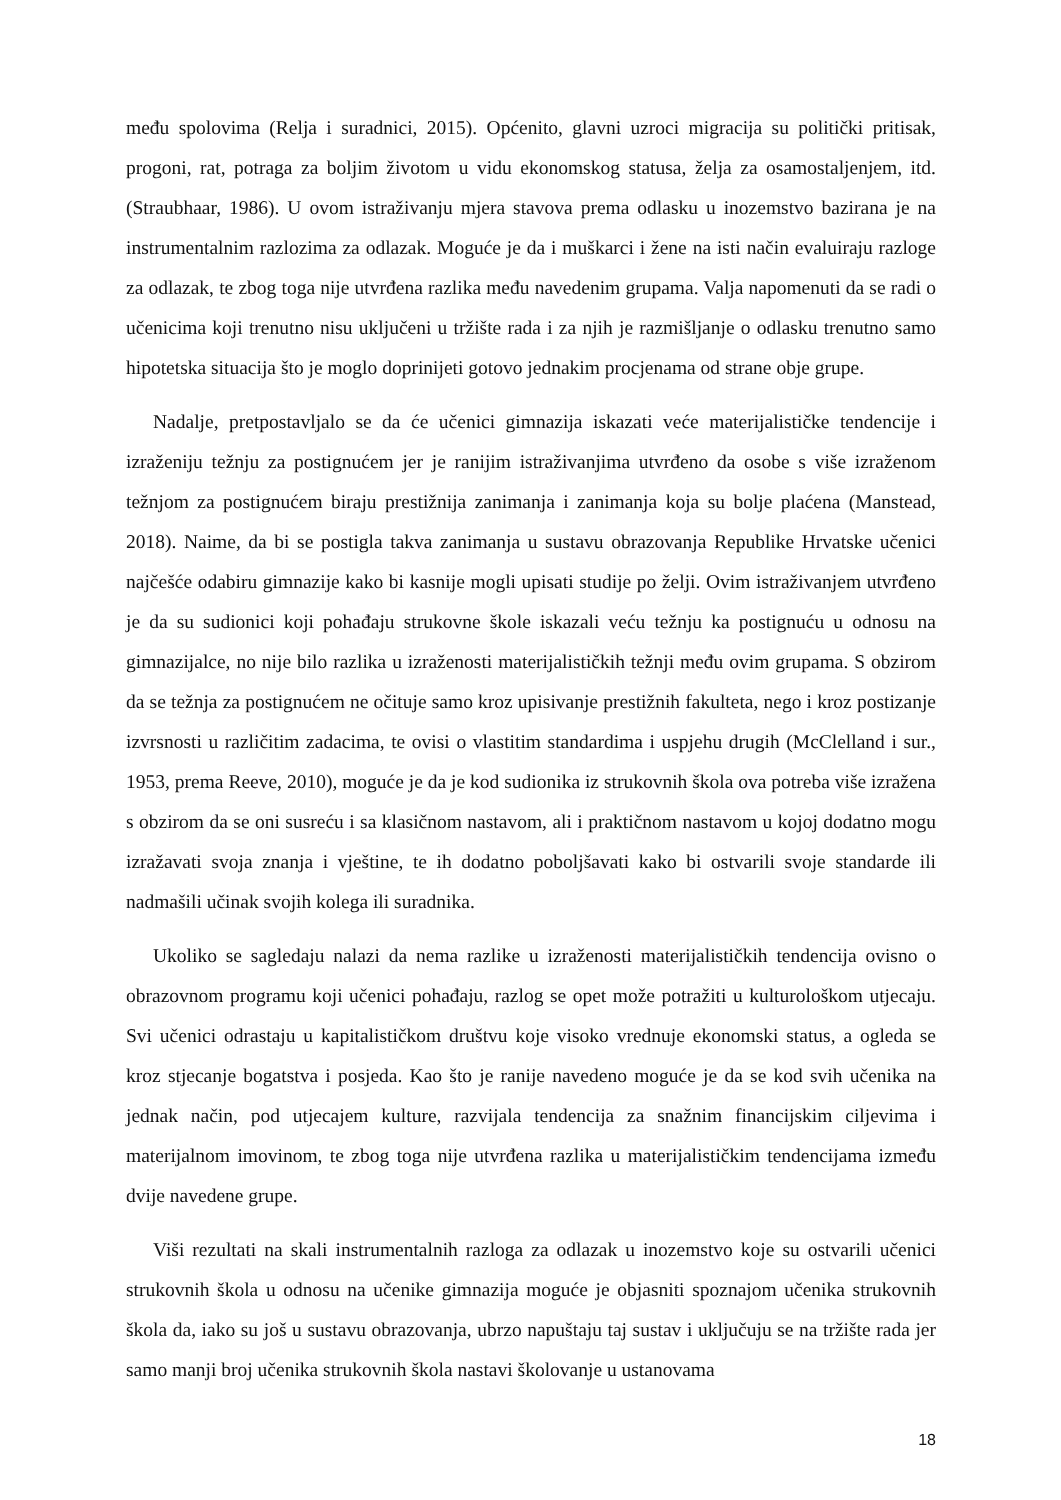među spolovima (Relja i suradnici, 2015). Općenito, glavni uzroci migracija su politički pritisak, progoni, rat, potraga za boljim životom u vidu ekonomskog statusa, želja za osamostaljenjem, itd. (Straubhaar, 1986). U ovom istraživanju mjera stavova prema odlasku u inozemstvo bazirana je na instrumentalnim razlozima za odlazak. Moguće je da i muškarci i žene na isti način evaluiraju razloge za odlazak, te zbog toga nije utvrđena razlika među navedenim grupama. Valja napomenuti da se radi o učenicima koji trenutno nisu uključeni u tržište rada i za njih je razmišljanje o odlasku trenutno samo hipotetska situacija što je moglo doprinijeti gotovo jednakim procjenama od strane obje grupe.
Nadalje, pretpostavljalo se da će učenici gimnazija iskazati veće materijalističke tendencije i izraženiju težnju za postignućem jer je ranijim istraživanjima utvrđeno da osobe s više izraženom težnjom za postignućem biraju prestižnija zanimanja i zanimanja koja su bolje plaćena (Manstead, 2018). Naime, da bi se postigla takva zanimanja u sustavu obrazovanja Republike Hrvatske učenici najčešće odabiru gimnazije kako bi kasnije mogli upisati studije po želji. Ovim istraživanjem utvrđeno je da su sudionici koji pohađaju strukovne škole iskazali veću težnju ka postignuću u odnosu na gimnazijalce, no nije bilo razlika u izraženosti materijalističkih težnji među ovim grupama. S obzirom da se težnja za postignućem ne očituje samo kroz upisivanje prestižnih fakulteta, nego i kroz postizanje izvrsnosti u različitim zadacima, te ovisi o vlastitim standardima i uspjehu drugih (McClelland i sur., 1953, prema Reeve, 2010), moguće je da je kod sudionika iz strukovnih škola ova potreba više izražena s obzirom da se oni susreću i sa klasičnom nastavom, ali i praktičnom nastavom u kojoj dodatno mogu izražavati svoja znanja i vještine, te ih dodatno poboljšavati kako bi ostvarili svoje standarde ili nadmašili učinak svojih kolega ili suradnika.
Ukoliko se sagledaju nalazi da nema razlike u izraženosti materijalističkih tendencija ovisno o obrazovnom programu koji učenici pohađaju, razlog se opet može potražiti u kulturološkom utjecaju. Svi učenici odrastaju u kapitalističkom društvu koje visoko vrednuje ekonomski status, a ogleda se kroz stjecanje bogatstva i posjeda. Kao što je ranije navedeno moguće je da se kod svih učenika na jednak način, pod utjecajem kulture, razvijala tendencija za snažnim financijskim ciljevima i materijalnom imovinom, te zbog toga nije utvrđena razlika u materijalističkim tendencijama između dvije navedene grupe.
Viši rezultati na skali instrumentalnih razloga za odlazak u inozemstvo koje su ostvarili učenici strukovnih škola u odnosu na učenike gimnazija moguće je objasniti spoznajom učenika strukovnih škola da, iako su još u sustavu obrazovanja, ubrzo napuštaju taj sustav i uključuju se na tržište rada jer samo manji broj učenika strukovnih škola nastavi školovanje u ustanovama
18